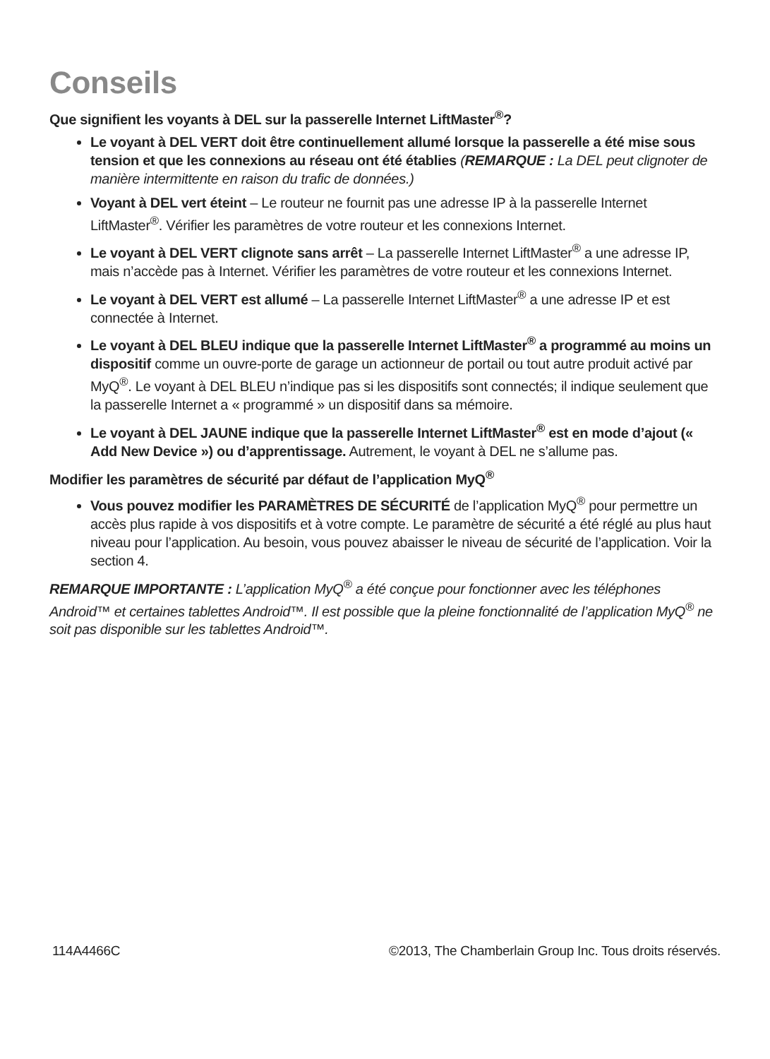Conseils
Que signifient les voyants à DEL sur la passerelle Internet LiftMaster<sup>®</sup>?
Le voyant à DEL VERT doit être continuellement allumé lorsque la passerelle a été mise sous tension et que les connexions au réseau ont été établies (REMARQUE : La DEL peut clignoter de manière intermittente en raison du trafic de données.)
Voyant à DEL vert éteint – Le routeur ne fournit pas une adresse IP à la passerelle Internet LiftMaster<sup>®</sup>. Vérifier les paramètres de votre routeur et les connexions Internet.
Le voyant à DEL VERT clignote sans arrêt – La passerelle Internet LiftMaster<sup>®</sup> a une adresse IP, mais n’accède pas à Internet. Vérifier les paramètres de votre routeur et les connexions Internet.
Le voyant à DEL VERT est allumé – La passerelle Internet LiftMaster<sup>®</sup> a une adresse IP et est connectée à Internet.
Le voyant à DEL BLEU indique que la passerelle Internet LiftMaster<sup>®</sup> a programmé au moins un dispositif comme un ouvre-porte de garage un actionneur de portail ou tout autre produit activé par MyQ<sup>®</sup>. Le voyant à DEL BLEU n’indique pas si les dispositifs sont connectés; il indique seulement que la passerelle Internet a « programmé » un dispositif dans sa mémoire.
Le voyant à DEL JAUNE indique que la passerelle Internet LiftMaster<sup>®</sup> est en mode d’ajout (« Add New Device ») ou d’apprentissage. Autrement, le voyant à DEL ne s’allume pas.
Modifier les paramètres de sécurité par défaut de l’application MyQ<sup>®</sup>
Vous pouvez modifier les PARAMÈTRES DE SÉCURITÉ de l’application MyQ<sup>®</sup> pour permettre un accès plus rapide à vos dispositifs et à votre compte. Le paramètre de sécurité a été réglé au plus haut niveau pour l’application. Au besoin, vous pouvez abaisser le niveau de sécurité de l’application. Voir la section 4.
REMARQUE IMPORTANTE : L’application MyQ<sup>®</sup> a été conçue pour fonctionner avec les téléphones Android™ et certaines tablettes Android™. Il est possible que la pleine fonctionnalité de l’application MyQ<sup>®</sup> ne soit pas disponible sur les tablettes Android™.
114A4466C ©2013, The Chamberlain Group Inc. Tous droits réservés.